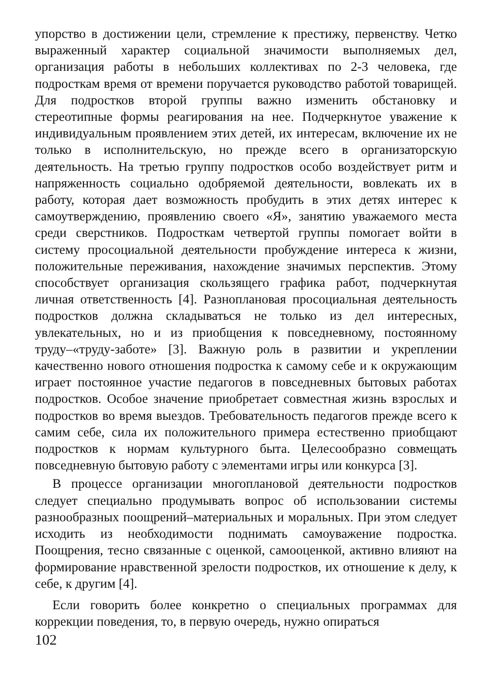упорство в достижении цели, стремление к престижу, первенству. Четко выраженный характер социальной значимости выполняемых дел, организация работы в небольших коллективах по 2-3 человека, где подросткам время от времени поручается руководство работой товарищей. Для подростков второй группы важно изменить обстановку и стереотипные формы реагирования на нее. Подчеркнутое уважение к индивидуальным проявлением этих детей, их интересам, включение их не только в исполнительскую, но прежде всего в организаторскую деятельность. На третью группу подростков особо воздействует ритм и напряженность социально одобряемой деятельности, вовлекать их в работу, которая дает возможность пробудить в этих детях интерес к самоутверждению, проявлению своего «Я», занятию уважаемого места среди сверстников. Подросткам четвертой группы помогает войти в систему просоциальной деятельности пробуждение интереса к жизни, положительные переживания, нахождение значимых перспектив. Этому способствует организация скользящего графика работ, подчеркнутая личная ответственность [4]. Разноплановая просоциальная деятельность подростков должна складываться не только из дел интересных, увлекательных, но и из приобщения к повседневному, постоянному труду–«труду-заботе» [3]. Важную роль в развитии и укреплении качественно нового отношения подростка к самому себе и к окружающим играет постоянное участие педагогов в повседневных бытовых работах подростков. Особое значение приобретает совместная жизнь взрослых и подростков во время выездов. Требовательность педагогов прежде всего к самим себе, сила их положительного примера естественно приобщают подростков к нормам культурного быта. Целесообразно совмещать повседневную бытовую работу с элементами игры или конкурса [3].
В процессе организации многоплановой деятельности подростков следует специально продумывать вопрос об использовании системы разнообразных поощрений–материальных и моральных. При этом следует исходить из необходимости поднимать самоуважение подростка. Поощрения, тесно связанные с оценкой, самооценкой, активно влияют на формирование нравственной зрелости подростков, их отношение к делу, к себе, к другим [4].
Если говорить более конкретно о специальных программах для коррекции поведения, то, в первую очередь, нужно опираться
102